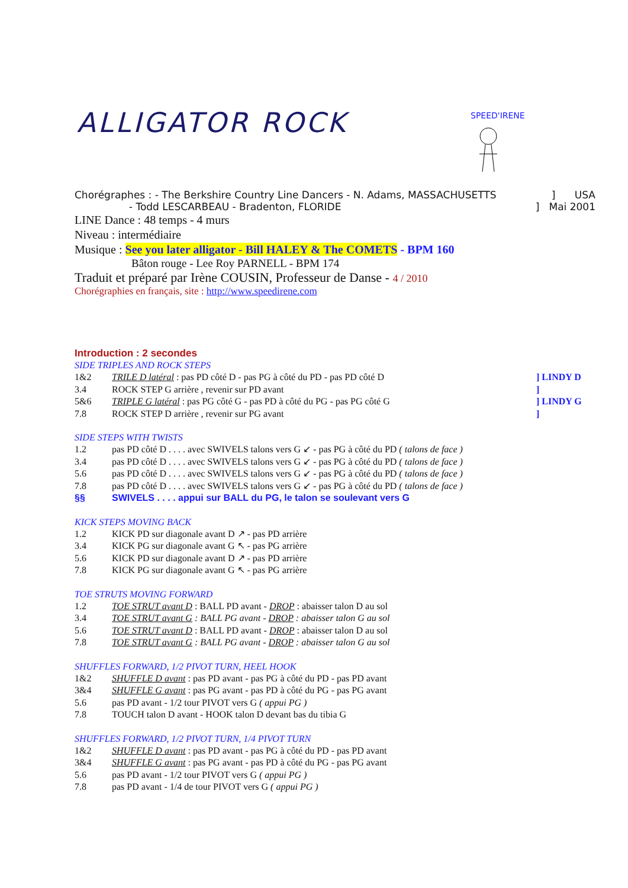SPEED'IRENE
ALLIGATOR ROCK
Chorégraphes : - The Berkshire Country Line Dancers - N. Adams, MASSACHUSETTS] USA
- Todd LESCARBEAU - Bradenton, FLORIDE] Mai 2001
LINE Dance : 48 temps - 4 murs
Niveau : intermédiaire
Musique : See you later alligator - Bill HALEY & The COMETS - BPM 160
Bâton rouge - Lee Roy PARNELL - BPM 174
Traduit et préparé par Irène COUSIN, Professeur de Danse - 4 / 2010
Chorégraphies en français, site : http://www.speedirene.com
Introduction : 2 secondes
SIDE TRIPLES AND ROCK STEPS
1&2 TRILE D latéral : pas PD côté D - pas PG à côté du PD - pas PD côté D] LINDY D
3.4 ROCK STEP G arrière , revenir sur PD avant]
5&6 TRIPLE G latéral : pas PG côté G - pas PD à côté du PG - pas PG côté G] LINDY G
7.8 ROCK STEP D arrière , revenir sur PG avant]
SIDE STEPS WITH TWISTS
1.2 pas PD côté D . . . . avec SWIVELS talons vers G ↙ - pas PG à côté du PD ( talons de face )
3.4 pas PD côté D . . . . avec SWIVELS talons vers G ↙ - pas PG à côté du PD ( talons de face )
5.6 pas PD côté D . . . . avec SWIVELS talons vers G ↙ - pas PG à côté du PD ( talons de face )
7.8 pas PD côté D . . . . avec SWIVELS talons vers G ↙ - pas PG à côté du PD ( talons de face )
§§ SWIVELS . . . . appui sur BALL du PG, le talon se soulevant vers G
KICK STEPS MOVING BACK
1.2 KICK PD sur diagonale avant D ↗ - pas PD arrière
3.4 KICK PG sur diagonale avant G ↖ - pas PG arrière
5.6 KICK PD sur diagonale avant D ↗ - pas PD arrière
7.8 KICK PG sur diagonale avant G ↖ - pas PG arrière
TOE STRUTS MOVING FORWARD
1.2 TOE STRUT avant D : BALL PD avant - DROP : abaisser talon D au sol
3.4 TOE STRUT avant G : BALL PG avant - DROP : abaisser talon G au sol
5.6 TOE STRUT avant D : BALL PD avant - DROP : abaisser talon D au sol
7.8 TOE STRUT avant G : BALL PG avant - DROP : abaisser talon G au sol
SHUFFLES FORWARD, 1/2 PIVOT TURN, HEEL HOOK
1&2 SHUFFLE D avant : pas PD avant - pas PG à côté du PD - pas PD avant
3&4 SHUFFLE G avant : pas PG avant - pas PD à côté du PG - pas PG avant
5.6 pas PD avant - 1/2 tour PIVOT vers G ( appui PG )
7.8 TOUCH talon D avant - HOOK talon D devant bas du tibia G
SHUFFLES FORWARD, 1/2 PIVOT TURN, 1/4 PIVOT TURN
1&2 SHUFFLE D avant : pas PD avant - pas PG à côté du PD - pas PD avant
3&4 SHUFFLE G avant : pas PG avant - pas PD à côté du PG - pas PG avant
5.6 pas PD avant - 1/2 tour PIVOT vers G ( appui PG )
7.8 pas PD avant - 1/4 de tour PIVOT vers G ( appui PG )